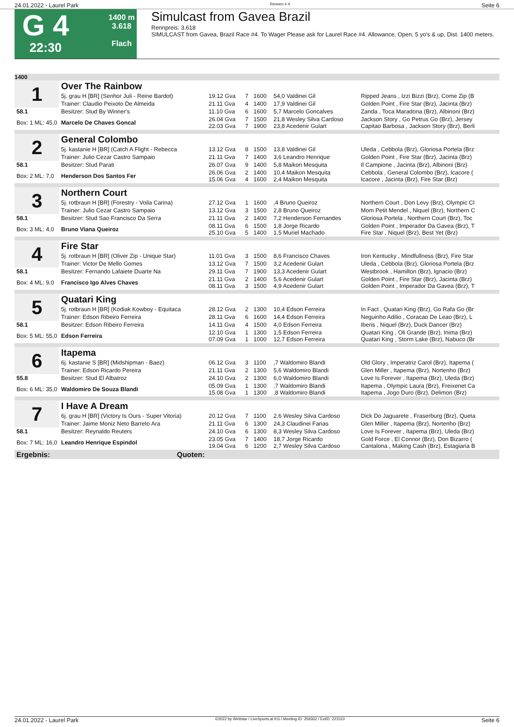24.01.2022 - Laurel Park Rennen # 4 Seite 6
G 4
22:30
1400 m
3.618
Flach
Simulcast from Gavea Brazil
Rennpreis: 3.618
SIMULCAST from Gavea, Brazil Race #4. To Wager Please ask for Laurel Race #4. Allowance, Open, 5 yo's & up, Dist. 1400 meters.
| 1400 | | | | | | |
| 1 | Over The Rainbow | | | | | |
| | 5j. grau H [BR] (Senhor Juli - Reine Bardot) | 19.12 Gva | 7 | 1600 | 54,0 Valdinei Gil | Ripped Jeans , Izzi Bizzi (Brz), Come Zip (B |
| | Trainer: Claudio Peixoto De Almeida | 21.11 Gva | 4 | 1400 | 17,9 Valdinei Gil | Golden Point , Fire Star (Brz), Jacinta (Brz) |
| 58.1 | Besitzer: Stud By Winner's | 11.10 Gva | 6 | 1600 | 5,7 Marcelo Goncalves | Zanda , Toca Maradona (Brz), Albinoni (Brz) |
| Box: 1 ML: 45,0 | Marcelo De Chaves Goncal | 26.04 Gva 22.03 Gva | 7 7 | 1500 1900 | 21,8 Wesley Silva Cardoso 23,8 Acedenir Gulart | Jackson Story , Go Petrus Go (Brz), Jersey Capitao Barbosa , Jackson Story (Brz), Berli |
| 2 | General Colombo | | | | | |
| | 5j. kastanie H [BR] (Catch A Flight - Rebecca | 13.12 Gva | 8 | 1500 | 13,8 Valdinei Gil | Uleda , Cebbola (Brz), Gloriosa Portela (Brz |
| | Trainer: Julio Cezar Castro Sampaio | 21.11 Gva | 7 | 1400 | 3,6 Leandro Henrique | Golden Point , Fire Star (Brz), Jacinta (Brz) |
| 58.1 | Besitzer: Stud Parati | 26.07 Gva | 9 | 1400 | 5,8 Maikon Mesquita | Il Campione , Jacinta (Brz), Albinoni (Brz) |
| Box: 2 ML: 7,0 | Henderson Dos Santos Fer | 26.06 Gva 15.06 Gva | 2 4 | 1400 1600 | 10,4 Maikon Mesquita 2,4 Maikon Mesquita | Cebbola , General Colombo (Brz), Icacore ( Icacore , Jacinta (Brz), Fire Star (Brz) |
| 3 | Northern Court | | | | | |
| | 5j. rotbraun H [BR] (Forestry - Voila Carina) | 27.12 Gva | 1 | 1600 | ,4 Bruno Queiroz | Northern Court , Don Levy (Brz), Olympic Cl |
| | Trainer: Julio Cezar Castro Sampaio | 13.12 Gva | 3 | 1500 | 2,8 Bruno Queiroz | Mom Petit Mendel , Niquel (Brz), Northern C |
| 58.1 | Besitzer: Stud Sao Francisco Da Serra | 21.11 Gva | 2 | 1400 | 7,2 Henderson Fernandes | Gloriosa Portela , Northern Court (Brz), Toc |
| Box: 3 ML: 4,0 | Bruno Viana Queiroz | 08.11 Gva 25.10 Gva | 6 5 | 1500 1400 | 1,8 Jorge Ricardo 1,5 Muriel Machado | Golden Point , Imperador Da Gavea (Brz), T Fire Star , Niquel (Brz), Best Yet (Brz) |
| 4 | Fire Star | | | | | |
| | 5j. rotbraun H [BR] (Oliver Zip - Unique Star) | 11.01 Gva | 3 | 1500 | 8,6 Francisco Chaves | Iron Kentucky , Mindfullness (Brz), Fire Star |
| | Trainer: Victor De Mello Gomes | 13.12 Gva | 7 | 1500 | 3,2 Acedenir Gulart | Uleda , Cebbola (Brz), Gloriosa Portela (Brz |
| 58.1 | Besitzer: Fernando Lafaiete Duarte Na | 29.11 Gva | 7 | 1900 | 13,3 Acedenir Gulart | Westbrook , Hamilton (Brz), Ignacio (Brz) |
| Box: 4 ML: 9,0 | Francisco Igo Alves Chaves | 21.11 Gva 08.11 Gva | 2 3 | 1400 1500 | 5,6 Acedenir Gulart 4,9 Acedenir Gulart | Golden Point , Fire Star (Brz), Jacinta (Brz) Golden Point , Imperador Da Gavea (Brz), T |
| 5 | Quatari King | | | | | |
| | 5j. rotbraun H [BR] (Kodiak Kowboy - Equitaca | 28.12 Gva | 2 | 1300 | 10,4 Edson Ferreira | In Fact , Quatari King (Brz), Go Rafa Go (Br |
| | Trainer: Edson Ribeiro Ferreira | 28.11 Gva | 6 | 1600 | 14,4 Edson Ferreira | Neguinho Adilio , Coracao De Leao (Brz), L |
| 58.1 | Besitzer: Edson Ribeiro Ferreira | 14.11 Gva | 4 | 1500 | 4,0 Edson Ferreira | Iberis , Niquel (Brz), Duck Dancer (Brz) |
| Box: 5 ML: 55,0 | Edson Ferreira | 12.10 Gva 07.09 Gva | 1 1 | 1300 1000 | 1,5 Edson Ferreira 12,7 Edson Ferreira | Quatari King , Oli Grande (Brz), Inima (Brz) Quatari King , Storm Lake (Brz), Nabuco (Br |
| 6 | Itapema | | | | | |
| | 6j. kastanie S [BR] (Midshipman - Baez) | 06.12 Gva | 3 | 1100 | ,7 Waldomiro Blandi | Old Glory , Imperatriz Carol (Brz), Itapema ( |
| | Trainer: Edson Ricardo Pereira | 21.11 Gva | 2 | 1300 | 5,6 Waldomiro Blandi | Glen Miller , Itapema (Brz), Nortenho (Brz) |
| 55.8 | Besitzer: Stud El Albatroz | 24.10 Gva | 2 | 1300 | 6,0 Waldomiro Blandi | Love Is Forever , Itapema (Brz), Uleda (Brz) |
| Box: 6 ML: 35,0 | Waldomiro De Souza Blandi | 05.09 Gva 15.08 Gva | 1 1 | 1300 1300 | ,7 Waldomiro Blandi ,8 Waldomiro Blandi | Itapema , Olympic Laura (Brz), Freixenet Ca Itapema , Jogo Duro (Brz), Delimon (Brz) |
| 7 | I Have A Dream | | | | | |
| | 6j. grau H [BR] (Victory Is Ours - Super Vitoria) | 20.12 Gva | 7 | 1100 | 2,6 Wesley Silva Cardoso | Dick Do Jaguarete , Fraserburg (Brz), Queta |
| | Trainer: Jaime Moniz Neto Barreto Ara | 21.11 Gva | 6 | 1300 | 24,3 Claudinei Farias | Glen Miller , Itapema (Brz), Nortenho (Brz) |
| 58.1 | Besitzer: Reynaldo Reuters | 24.10 Gva | 6 | 1300 | 8,3 Wesley Silva Cardoso | Love Is Forever , Itapema (Brz), Uleda (Brz) |
| Box: 7 ML: 16,0 | Leandro Henrique Espindol | 23.05 Gva 19.04 Gva | 7 6 | 1400 1200 | 18,7 Jorge Ricardo 2,7 Wesley Silva Cardoso | Gold Force , El Connor (Brz), Don Bizarro ( Cantalona , Making Cash (Brz), Estagiaria B |
| Ergebnis: | Quoten: | | | | | |
24.01.2022 - Laurel Park ©2022 by Wettstar / LiveSports.at KG / Meeting ID: 259362 / ExtID: 221510 Seite 6